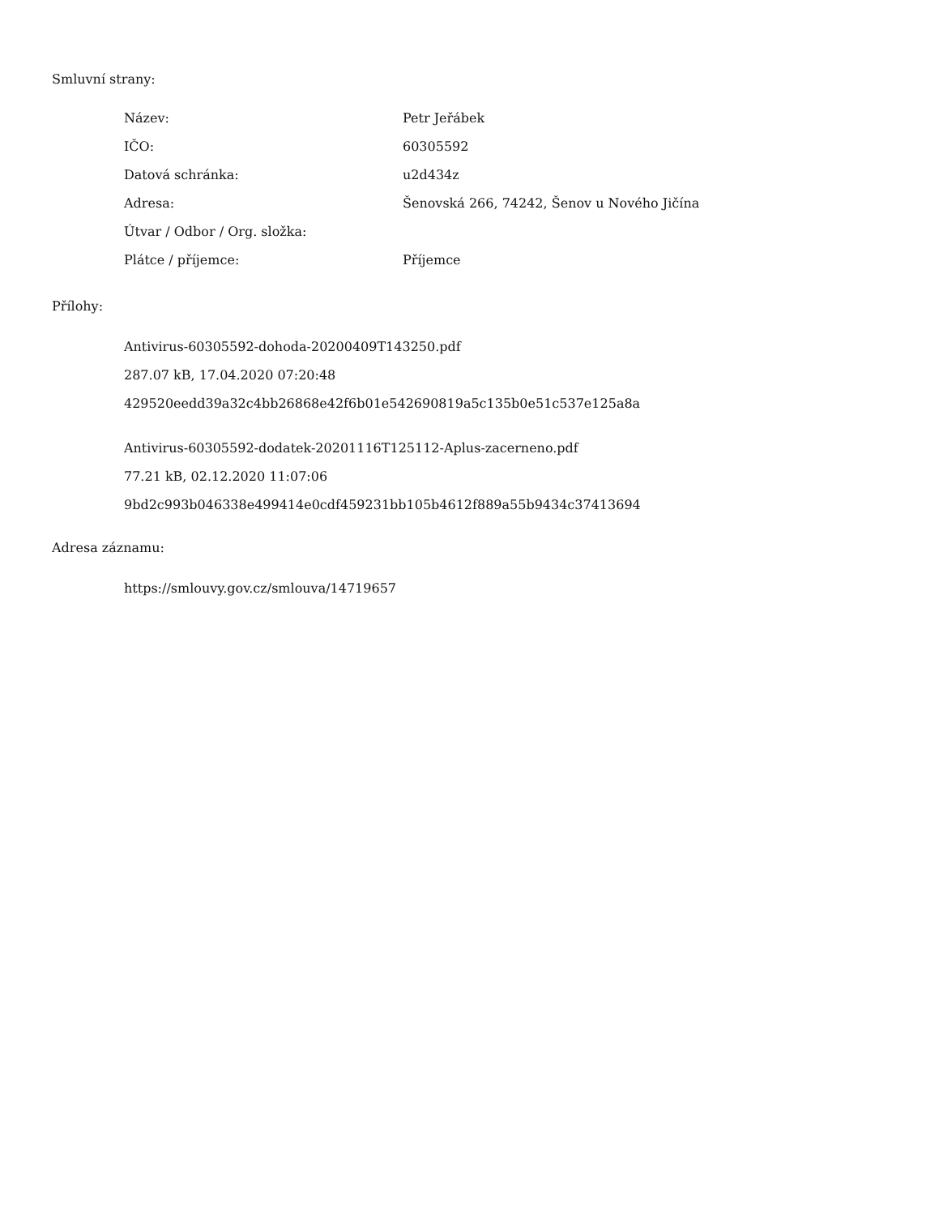Smluvní strany:
| Název: | Petr Jeřábek |
| IČO: | 60305592 |
| Datová schránka: | u2d434z |
| Adresa: | Šenovská 266, 74242, Šenov u Nového Jičína |
| Útvar / Odbor / Org. složka: | |
| Plátce / příjemce: | Příjemce |
Přílohy:
Antivirus-60305592-dohoda-20200409T143250.pdf
287.07 kB, 17.04.2020 07:20:48
429520eedd39a32c4bb26868e42f6b01e542690819a5c135b0e51c537e125a8a
Antivirus-60305592-dodatek-20201116T125112-Aplus-zacerneno.pdf
77.21 kB, 02.12.2020 11:07:06
9bd2c993b046338e499414e0cdf459231bb105b4612f889a55b9434c37413694
Adresa záznamu:
https://smlouvy.gov.cz/smlouva/14719657